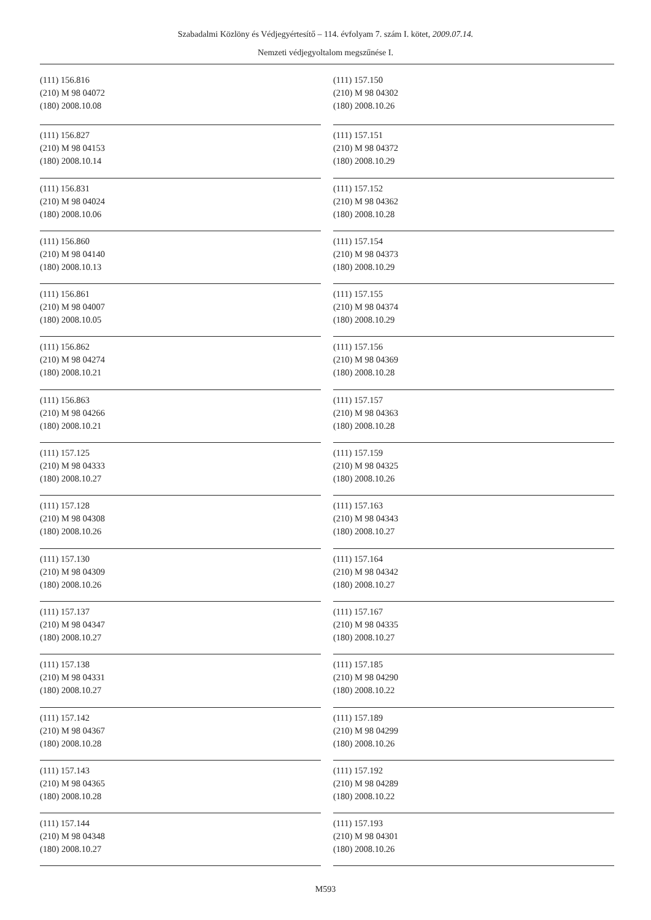Szabadalmi Közlöny és Védjegyértesítő – 114. évfolyam 7. szám I. kötet, 2009.07.14.
Nemzeti védjegyoltalom megszűnése I.
(111) 156.816
(210) M 98 04072
(180) 2008.10.08
(111) 156.827
(210) M 98 04153
(180) 2008.10.14
(111) 156.831
(210) M 98 04024
(180) 2008.10.06
(111) 156.860
(210) M 98 04140
(180) 2008.10.13
(111) 156.861
(210) M 98 04007
(180) 2008.10.05
(111) 156.862
(210) M 98 04274
(180) 2008.10.21
(111) 156.863
(210) M 98 04266
(180) 2008.10.21
(111) 157.125
(210) M 98 04333
(180) 2008.10.27
(111) 157.128
(210) M 98 04308
(180) 2008.10.26
(111) 157.130
(210) M 98 04309
(180) 2008.10.26
(111) 157.137
(210) M 98 04347
(180) 2008.10.27
(111) 157.138
(210) M 98 04331
(180) 2008.10.27
(111) 157.142
(210) M 98 04367
(180) 2008.10.28
(111) 157.143
(210) M 98 04365
(180) 2008.10.28
(111) 157.144
(210) M 98 04348
(180) 2008.10.27
(111) 157.150
(210) M 98 04302
(180) 2008.10.26
(111) 157.151
(210) M 98 04372
(180) 2008.10.29
(111) 157.152
(210) M 98 04362
(180) 2008.10.28
(111) 157.154
(210) M 98 04373
(180) 2008.10.29
(111) 157.155
(210) M 98 04374
(180) 2008.10.29
(111) 157.156
(210) M 98 04369
(180) 2008.10.28
(111) 157.157
(210) M 98 04363
(180) 2008.10.28
(111) 157.159
(210) M 98 04325
(180) 2008.10.26
(111) 157.163
(210) M 98 04343
(180) 2008.10.27
(111) 157.164
(210) M 98 04342
(180) 2008.10.27
(111) 157.167
(210) M 98 04335
(180) 2008.10.27
(111) 157.185
(210) M 98 04290
(180) 2008.10.22
(111) 157.189
(210) M 98 04299
(180) 2008.10.26
(111) 157.192
(210) M 98 04289
(180) 2008.10.22
(111) 157.193
(210) M 98 04301
(180) 2008.10.26
M593